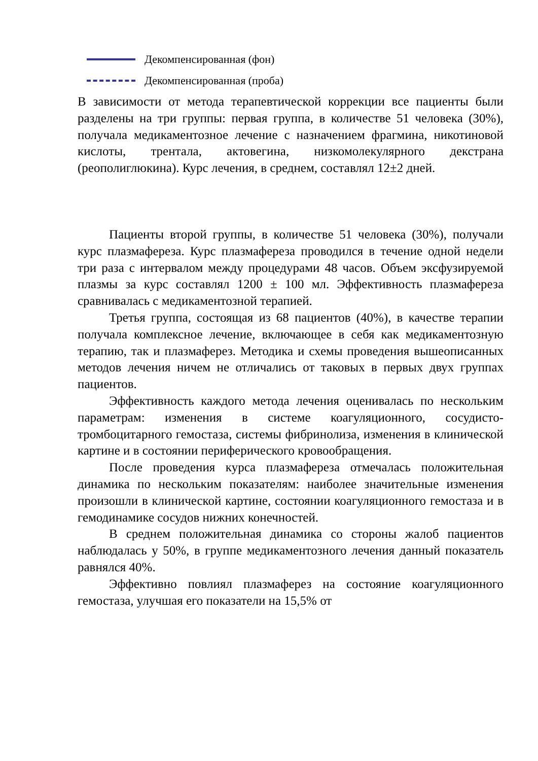Декомпенсированная (фон)
Декомпенсированная (проба)
В зависимости от метода терапевтической коррекции все пациенты были разделены на три группы: первая группа, в количестве 51 человека (30%), получала медикаментозное лечение с назначением фрагмина, никотиновой кислоты, трентала, актовегина, низкомолекулярного декстрана (реополиглюкина). Курс лечения, в среднем, составлял 12±2 дней.
Пациенты второй группы, в количестве 51 человека (30%), получали курс плазмафереза. Курс плазмафереза проводился в течение одной недели три раза с интервалом между процедурами 48 часов. Объем эксфузируемой плазмы за курс составлял 1200 ± 100 мл. Эффективность плазмафереза сравнивалась с медикаментозной терапией.
Третья группа, состоящая из 68 пациентов (40%), в качестве терапии получала комплексное лечение, включающее в себя как медикаментозную терапию, так и плазмаферез. Методика и схемы проведения вышеописанных методов лечения ничем не отличались от таковых в первых двух группах пациентов.
Эффективность каждого метода лечения оценивалась по нескольким параметрам: изменения в системе коагуляционного, сосудисто-тромбоцитарного гемостаза, системы фибринолиза, изменения в клинической картине и в состоянии периферического кровообращения.
После проведения курса плазмафереза отмечалась положительная динамика по нескольким показателям: наиболее значительные изменения произошли в клинической картине, состоянии коагуляционного гемостаза и в гемодинамике сосудов нижних конечностей.
В среднем положительная динамика со стороны жалоб пациентов наблюдалась у 50%, в группе медикаментозного лечения данный показатель равнялся 40%.
Эффективно повлиял плазмаферез на состояние коагуляционного гемостаза, улучшая его показатели на 15,5% от